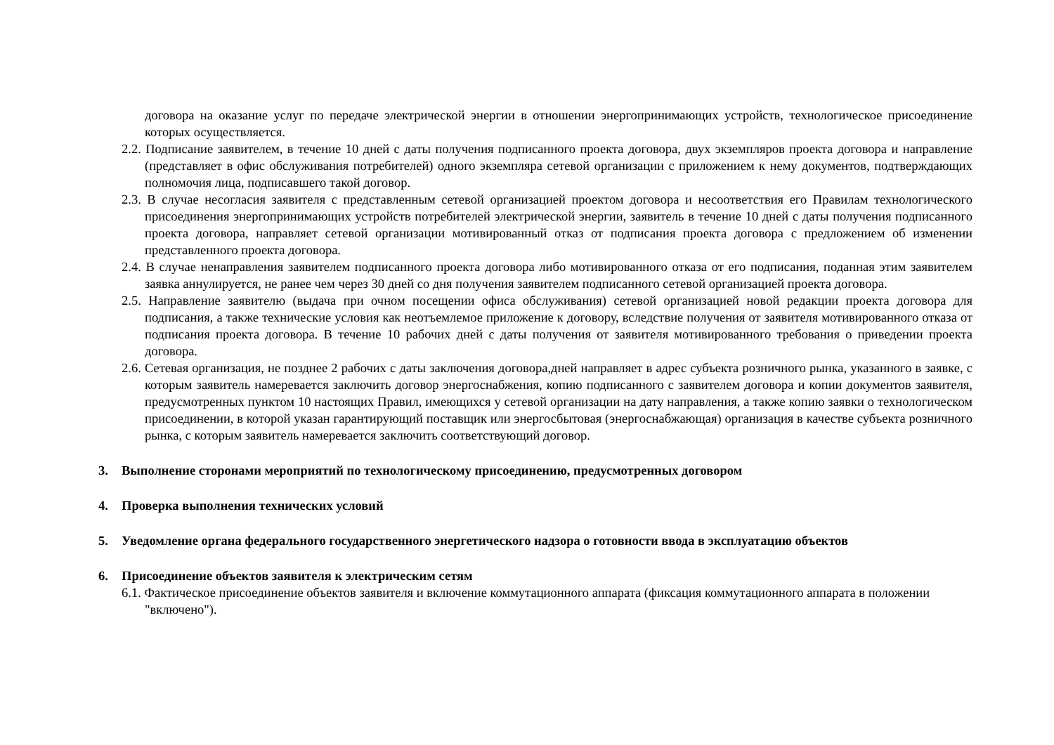договора на оказание услуг по передаче электрической энергии в отношении энергопринимающих устройств, технологическое присоединение которых осуществляется.
2.2. Подписание заявителем, в течение 10 дней с даты получения подписанного проекта договора, двух экземпляров проекта договора и направление (представляет в офис обслуживания потребителей) одного экземпляра сетевой организации с приложением к нему документов, подтверждающих полномочия лица, подписавшего такой договор.
2.3. В случае несогласия заявителя с представленным сетевой организацией проектом договора и несоответствия его Правилам технологического присоединения энергопринимающих устройств потребителей электрической энергии, заявитель в течение 10 дней с даты получения подписанного проекта договора, направляет сетевой организации мотивированный отказ от подписания проекта договора с предложением об изменении представленного проекта договора.
2.4. В случае ненаправления заявителем подписанного проекта договора либо мотивированного отказа от его подписания, поданная этим заявителем заявка аннулируется, не ранее чем через 30 дней со дня получения заявителем подписанного сетевой организацией проекта договора.
2.5. Направление заявителю (выдача при очном посещении офиса обслуживания) сетевой организацией новой редакции проекта договора для подписания, а также технические условия как неотъемлемое приложение к договору, вследствие получения от заявителя мотивированного отказа от подписания проекта договора. В течение 10 рабочих дней с даты получения от заявителя мотивированного требования о приведении проекта договора.
2.6. Сетевая организация, не позднее 2 рабочих с даты заключения договора,дней направляет в адрес субъекта розничного рынка, указанного в заявке, с которым заявитель намеревается заключить договор энергоснабжения, копию подписанного с заявителем договора и копии документов заявителя, предусмотренных пунктом 10 настоящих Правил, имеющихся у сетевой организации на дату направления, а также копию заявки о технологическом присоединении, в которой указан гарантирующий поставщик или энергосбытовая (энергоснабжающая) организация в качестве субъекта розничного рынка, с которым заявитель намеревается заключить соответствующий договор.
3. Выполнение сторонами мероприятий по технологическому присоединению, предусмотренных договором
4. Проверка выполнения технических условий
5. Уведомление органа федерального государственного энергетического надзора о готовности ввода в эксплуатацию объектов
6. Присоединение объектов заявителя к электрическим сетям
6.1. Фактическое присоединение объектов заявителя и включение коммутационного аппарата (фиксация коммутационного аппарата в положении "включено").